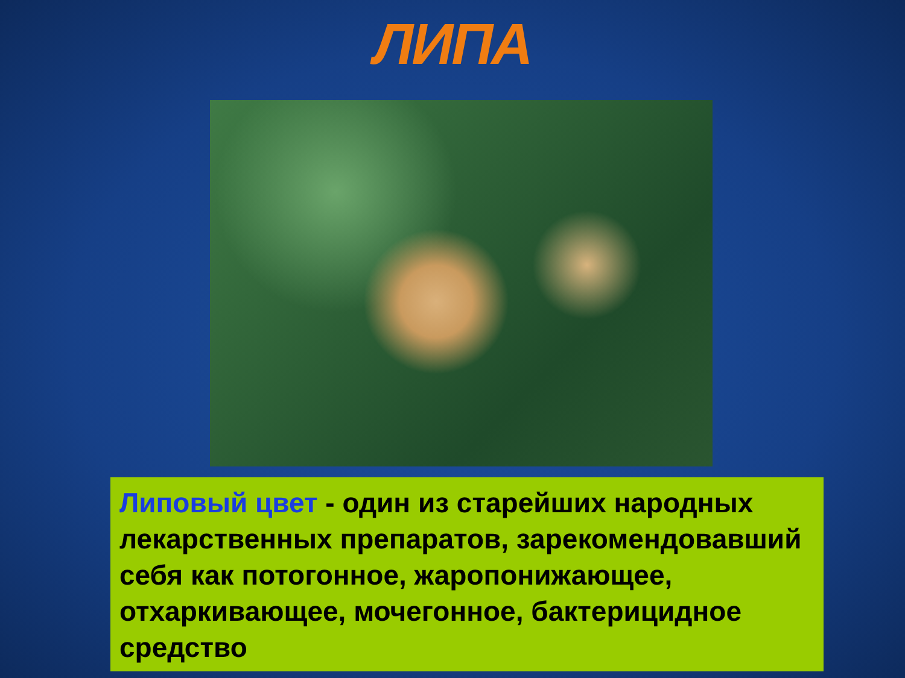ЛИПА
Липовый цвет - один из старейших народных лекарственных препаратов, зарекомендовавший себя как потогонное, жаропонижающее, отхаркивающее, мочегонное, бактерицидное средство